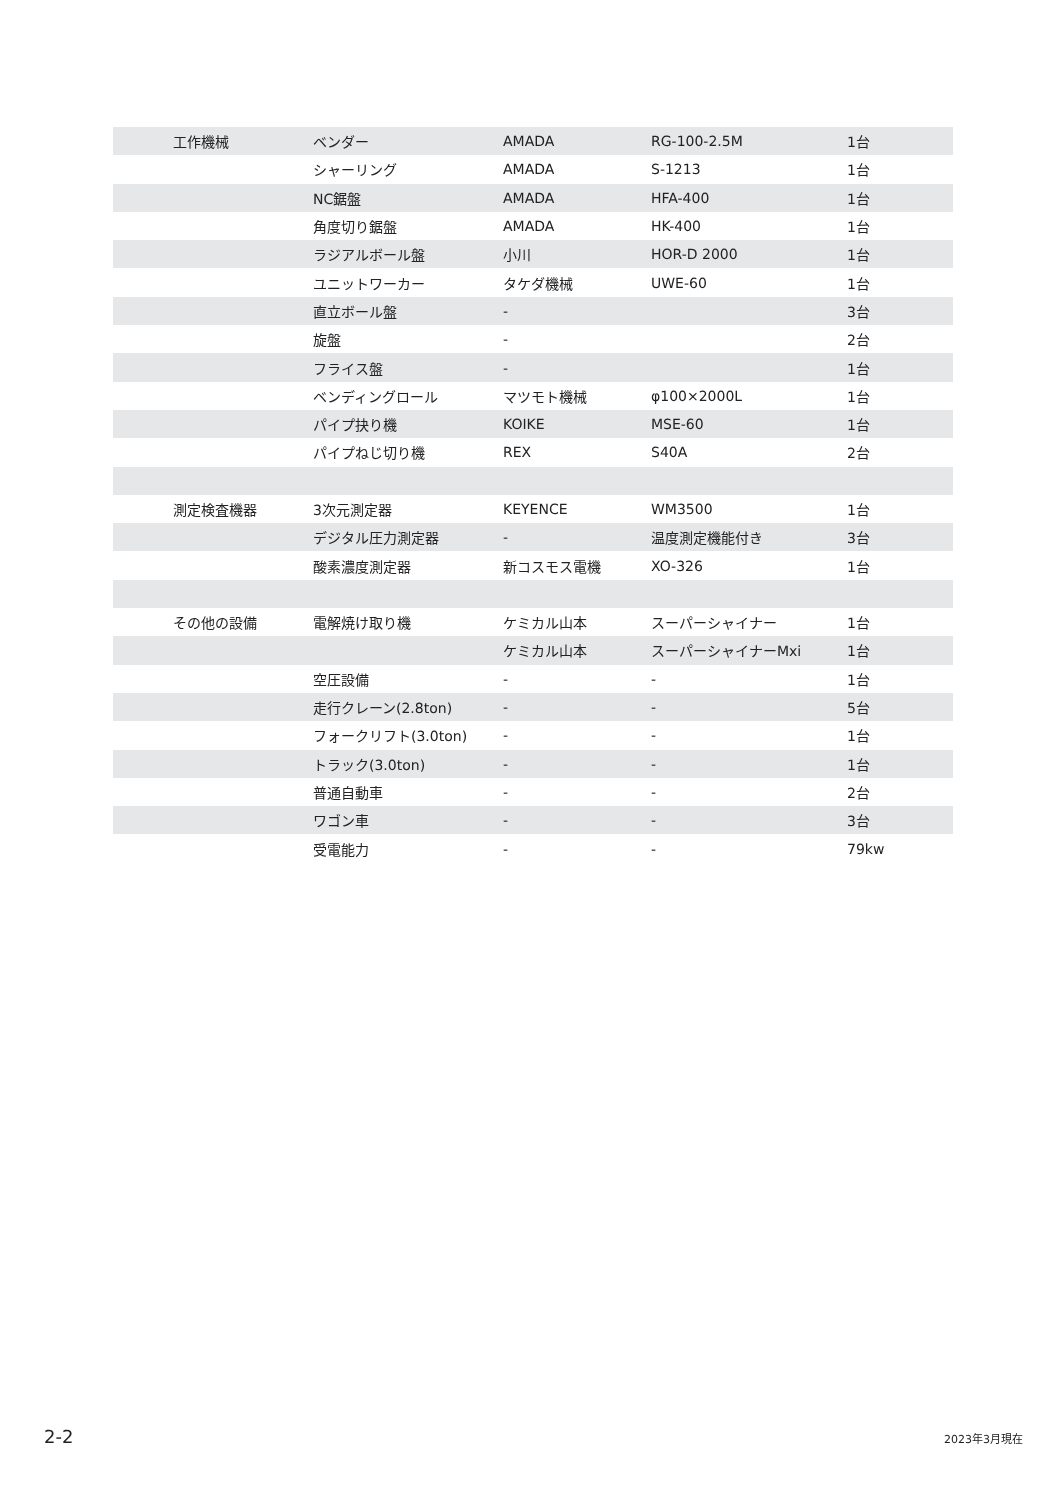| 工作機械 | ベンダー | AMADA | RG-100-2.5M | 1台 |
| | シャーリング | AMADA | S-1213 | 1台 |
| | NC鋸盤 | AMADA | HFA-400 | 1台 |
| | 角度切り鋸盤 | AMADA | HK-400 | 1台 |
| | ラジアルボール盤 | 小川 | HOR-D 2000 | 1台 |
| | ユニットワーカー | タケダ機械 | UWE-60 | 1台 |
| | 直立ボール盤 | - | | 3台 |
| | 旋盤 | - | | 2台 |
| | フライス盤 | - | | 1台 |
| | ベンディングロール | マツモト機械 | φ100×2000L | 1台 |
| | パイプ抉り機 | KOIKE | MSE-60 | 1台 |
| | パイプねじ切り機 | REX | S40A | 2台 |
| 測定検査機器 | 3次元測定器 | KEYENCE | WM3500 | 1台 |
| | デジタル圧力測定器 | - | 温度測定機能付き | 3台 |
| | 酸素濃度測定器 | 新コスモス電機 | XO-326 | 1台 |
| その他の設備 | 電解焼け取り機 | ケミカル山本 | スーパーシャイナー | 1台 |
| | | ケミカル山本 | スーパーシャイナーMxi | 1台 |
| | 空圧設備 | - | - | 1台 |
| | 走行クレーン(2.8ton) | - | - | 5台 |
| | フォークリフト(3.0ton) | - | - | 1台 |
| | トラック(3.0ton) | - | - | 1台 |
| | 普通自動車 | - | - | 2台 |
| | ワゴン車 | - | - | 3台 |
| | 受電能力 | - | - | 79kw |
2-2 2023年3月現在